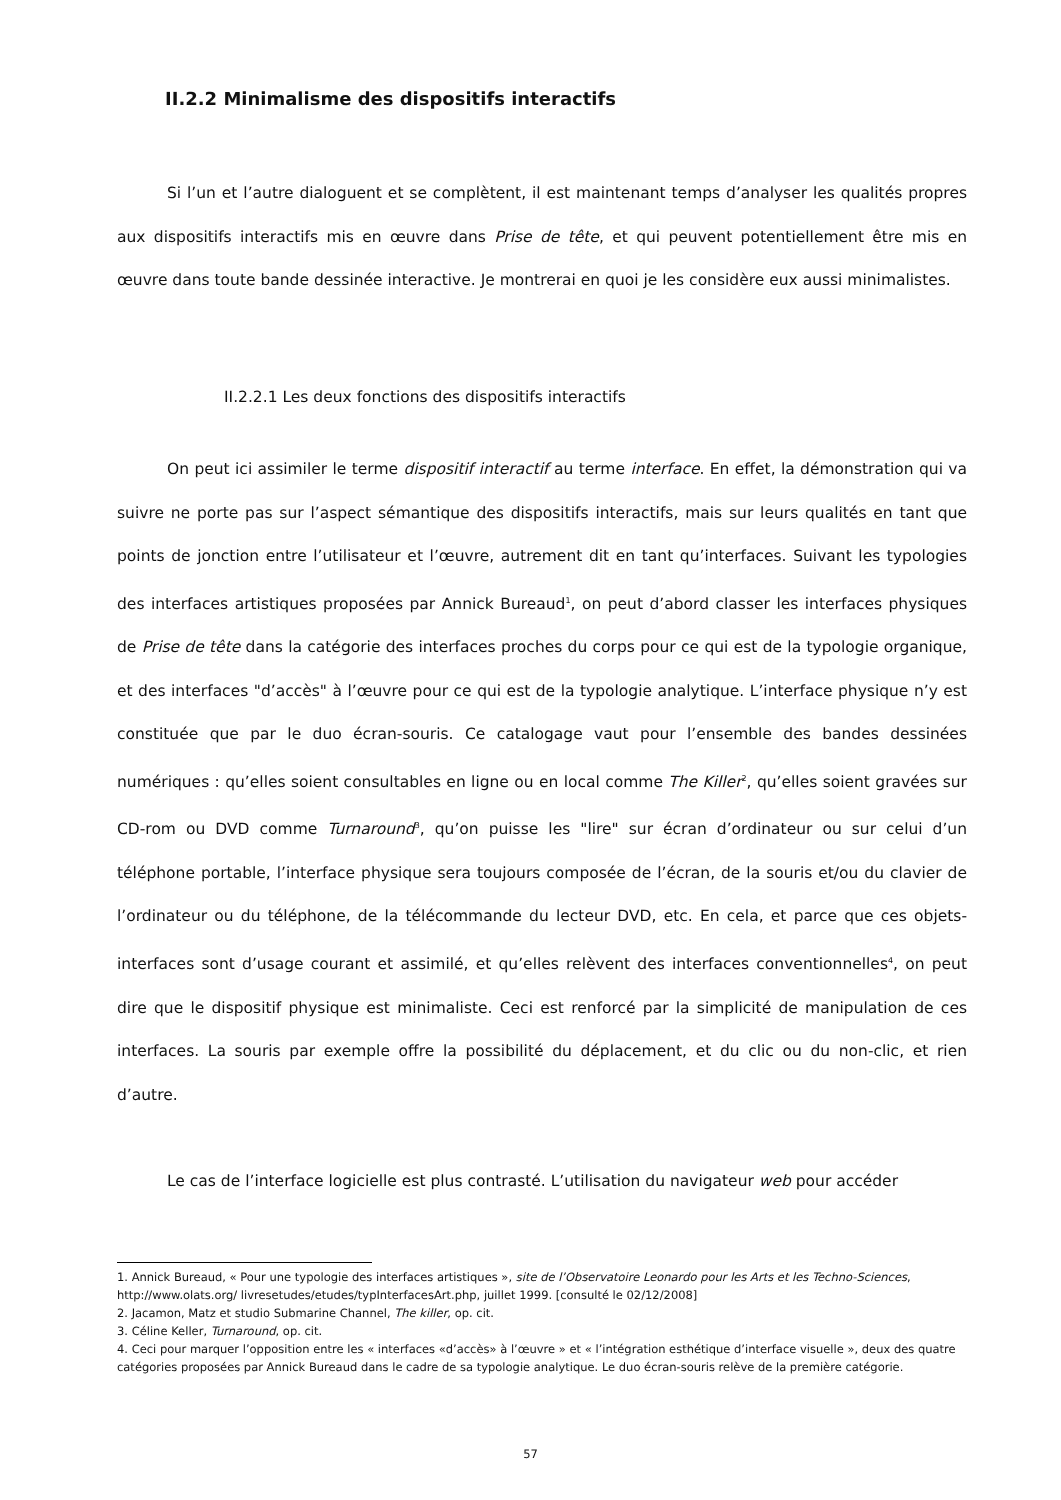II.2.2 Minimalisme des dispositifs interactifs
Si l’un et l’autre dialoguent et se complètent, il est maintenant temps d’analyser les qualités propres aux dispositifs interactifs mis en œuvre dans Prise de tête, et qui peuvent potentiellement être mis en œuvre dans toute bande dessinée interactive. Je montrerai en quoi je les considère eux aussi minimalistes.
II.2.2.1 Les deux fonctions des dispositifs interactifs
On peut ici assimiler le terme dispositif interactif au terme interface. En effet, la démonstration qui va suivre ne porte pas sur l’aspect sémantique des dispositifs interactifs, mais sur leurs qualités en tant que points de jonction entre l’utilisateur et l’œuvre, autrement dit en tant qu’interfaces. Suivant les typologies des interfaces artistiques proposées par Annick Bureaud<sup>1</sup>, on peut d’abord classer les interfaces physiques de Prise de tête dans la catégorie des interfaces proches du corps pour ce qui est de la typologie organique, et des interfaces "d’accès" à l’œuvre pour ce qui est de la typologie analytique. L’interface physique n’y est constituée que par le duo écran-souris. Ce catalogage vaut pour l’ensemble des bandes dessinées numériques : qu’elles soient consultables en ligne ou en local comme The Killer<sup>2</sup>, qu’elles soient gravées sur CD-rom ou DVD comme Turnaround<sup>3</sup>, qu’on puisse les "lire" sur écran d’ordinateur ou sur celui d’un téléphone portable, l’interface physique sera toujours composée de l’écran, de la souris et/ou du clavier de l’ordinateur ou du téléphone, de la télécommande du lecteur DVD, etc. En cela, et parce que ces objets-interfaces sont d’usage courant et assimilé, et qu’elles relèvent des interfaces conventionnelles<sup>4</sup>, on peut dire que le dispositif physique est minimaliste. Ceci est renforcé par la simplicité de manipulation de ces interfaces. La souris par exemple offre la possibilité du déplacement, et du clic ou du non-clic, et rien d’autre.
Le cas de l’interface logicielle est plus contrasté. L’utilisation du navigateur web pour accéder
1. Annick Bureaud, « Pour une typologie des interfaces artistiques », site de l’Observatoire Leonardo pour les Arts et les Techno-Sciences, http://www.olats.org/ livresetudes/etudes/typInterfacesArt.php, juillet 1999. [consulté le 02/12/2008]
2. Jacamon, Matz et studio Submarine Channel, The killer, op. cit.
3. Céline Keller, Turnaround, op. cit.
4. Ceci pour marquer l’opposition entre les « interfaces «d’accès» à l’œuvre » et « l’intégration esthétique d’interface visuelle », deux des quatre catégories proposées par Annick Bureaud dans le cadre de sa typologie analytique. Le duo écran-souris relève de la première catégorie.
57